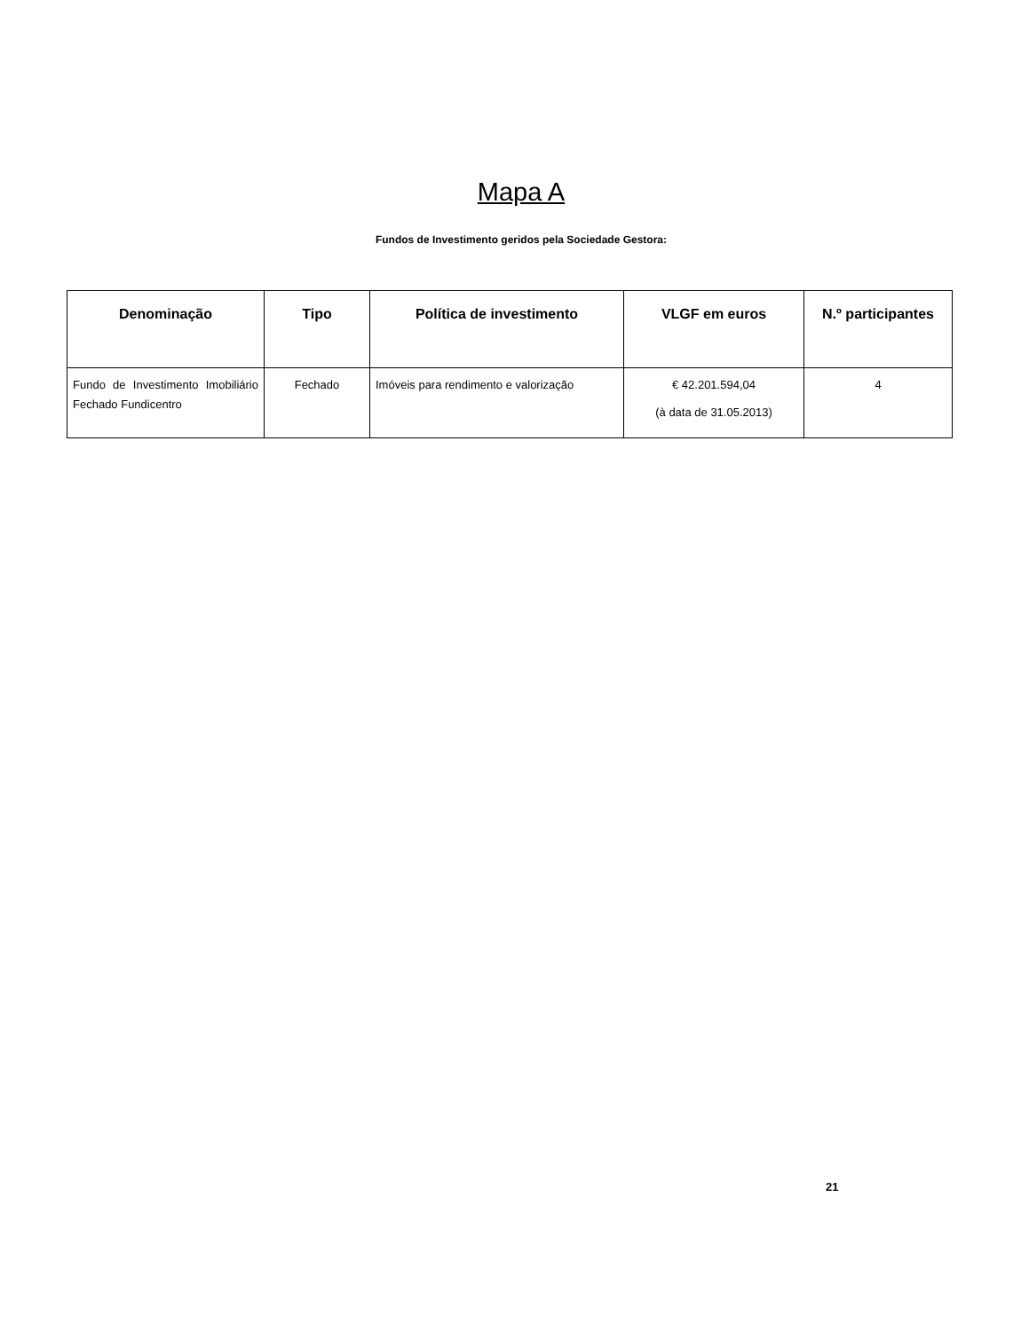Mapa A
Fundos de Investimento geridos pela Sociedade Gestora:
| Denominação | Tipo | Política de investimento | VLGF em euros | N.º participantes |
| --- | --- | --- | --- | --- |
| Fundo de Investimento Imobiliário Fechado Fundicentro | Fechado | Imóveis para rendimento e valorização | € 42.201.594,04 (à data de 31.05.2013) | 4 |
21